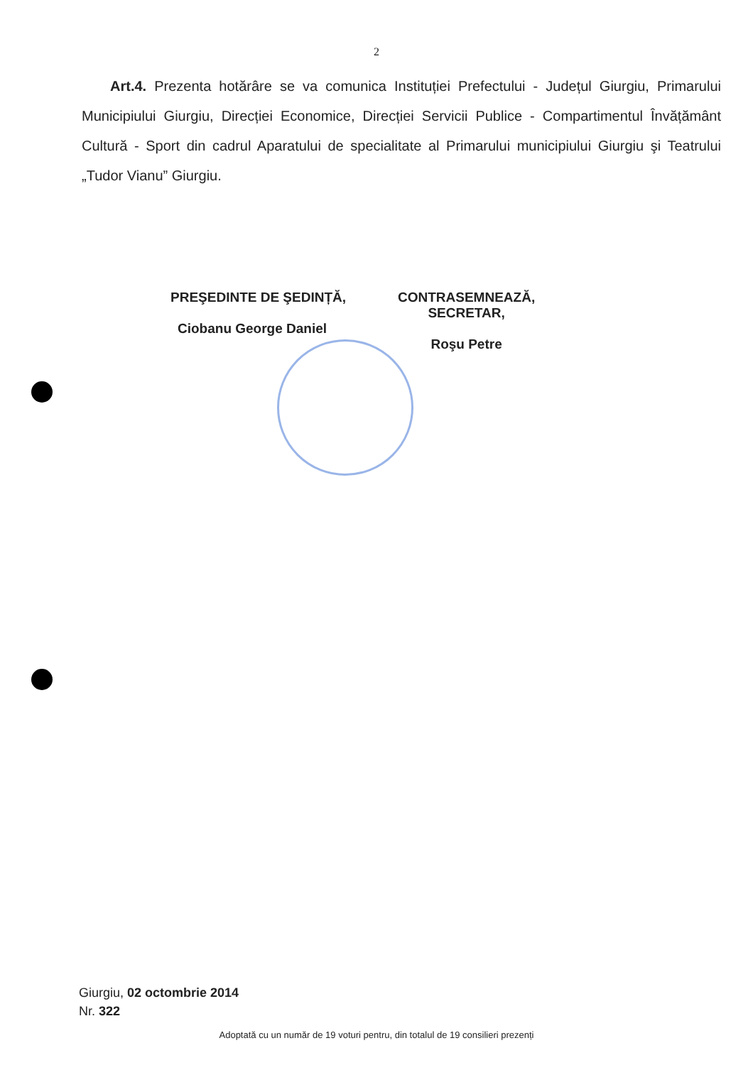2
Art.4. Prezenta hotărâre se va comunica Instituției Prefectului - Județul Giurgiu, Primarului Municipiului Giurgiu, Direcției Economice, Direcției Servicii Publice - Compartimentul Învățământ Cultură - Sport din cadrul Aparatului de specialitate al Primarului municipiului Giurgiu şi Teatrului „Tudor Vianu” Giurgiu.
PREŞEDINTE DE ŞEDINȚĂ,
Ciobanu George Daniel
CONTRASEMNEAZĂ,
SECRETAR,
Roşu Petre
Giurgiu, 02 octombrie 2014
Nr. 322
Adoptată cu un număr de 19 voturi pentru, din totalul de 19 consilieri prezenți